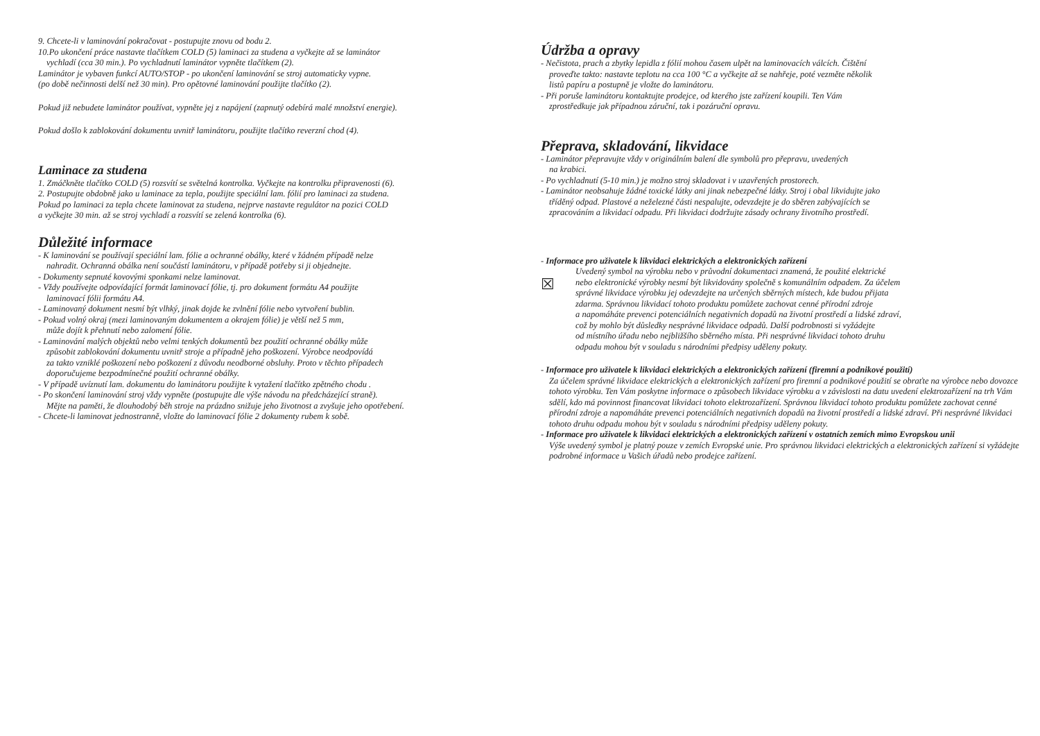9. Chcete-li v laminování pokračovat - postupujte znovu od bodu 2.
10.Po ukončení práce nastavte tlačítkem COLD (5) laminaci za studena a vyčkejte až se laminátor
vychladí (cca 30 min.). Po vychladnutí laminátor vypněte tlačítkem (2).
Laminátor je vybaven funkcí AUTO/STOP - po ukončení laminování se stroj automaticky vypne.
(po době nečinnosti delší než 30 min). Pro opětovné laminování použijte tlačítko (2).
Pokud již nebudete laminátor používat, vypněte jej z napájení (zapnutý odebírá malé množství energie).
Pokud došlo k zablokování dokumentu uvnitř laminátoru, použijte tlačítko reverzní chod (4).
Laminace za studena
1. Zmáčkněte tlačítko COLD (5) rozsvítí se světelná kontrolka. Vyčkejte na kontrolku připravenosti (6).
2. Postupujte obdobně jako u laminace za tepla, použijte speciální lam. fólií pro laminaci za studena.
Pokud po laminaci za tepla chcete laminovat za studena, nejprve nastavte regulátor na pozici COLD
a vyčkejte 30 min. až se stroj vychladí a rozsvítí se zelená kontrolka (6).
Důležité informace
- K laminování se používají speciální lam. fólie a ochranné obálky, které v žádném případě nelze
nahradit. Ochranná obálka není součástí laminátoru, v případě potřeby si ji objednejte.
- Dokumenty sepnuté kovovými sponkami nelze laminovat.
- Vždy používejte odpovídající formát laminovací fólie, tj. pro dokument formátu A4 použijte
laminovací fólii formátu A4.
- Laminovaný dokument nesmí být vlhký, jinak dojde ke zvlnění fólie nebo vytvoření bublin.
- Pokud volný okraj (mezi laminovaným dokumentem a okrajem fólie) je větší než 5 mm,
může dojít k přehnutí nebo zalomení fólie.
- Laminování malých objektů nebo velmi tenkých dokumentů bez použití ochranné obálky může
způsobit zablokování dokumentu uvnitř stroje a případně jeho poškození. Výrobce neodpovídá
za takto vzniklé poškození nebo poškození z důvodu neodborné obsluhy. Proto v těchto případech
doporučujeme bezpodmínečné použití ochranné obálky.
- V případě uvíznutí lam. dokumentu do laminátoru použijte k vytažení tlačítko zpětného chodu .
- Po skončení laminování stroj vždy vypněte (postupujte dle výše návodu na předcházející straně).
Mějte na paměti, že dlouhodobý běh stroje na prázdno snižuje jeho životnost a zvyšuje jeho opotřebení.
- Chcete-li laminovat jednostranně, vložte do laminovací fólie 2 dokumenty rubem k sobě.
Údržba a opravy
- Nečistota, prach a zbytky lepidla z fólií mohou časem ulpět na laminovacích válcích. Čištění
proveďte takto: nastavte teplotu na cca 100 °C a vyčkejte až se nahřeje, poté vezměte několik
listů papíru a postupně je vložte do laminátoru.
- Při poruše laminátoru kontaktujte prodejce, od kterého jste zařízení koupili. Ten Vám
zprostředkuje jak případnou záruční, tak i pozáruční opravu.
Přeprava, skladování, likvidace
- Laminátor přepravujte vždy v originálním balení dle symbolů pro přepravu, uvedených
na krabici.
- Po vychladnutí (5-10 min.) je možno stroj skladovat i v uzavřených prostorech.
- Laminátor neobsahuje žádné toxické látky ani jinak nebezpečné látky. Stroj i obal likvidujte jako
tříděný odpad. Plastové a neželezné části nespalujte, odevzdejte je do sběren zabývajících se
zpracováním a likvidací odpadu. Při likvidaci dodržujte zásady ochrany životního prostředí.
- Informace pro uživatele k likvidaci elektrických a elektronických zařízení
☒
Uvedený symbol na výrobku nebo v průvodní dokumentaci znamená, že použité elektrické
nebo elektronické výrobky nesmí být likvidovány společně s komunálním odpadem. Za účelem
správné likvidace výrobku jej odevzdejte na určených sběrných místech, kde budou přijata
zdarma. Správnou likvidací tohoto produktu pomůžete zachovat cenné přírodní zdroje
a napomáháte prevenci potenciálních negativních dopadů na životní prostředí a lidské zdraví,
což by mohlo být důsledky nesprávné likvidace odpadů. Další podrobnosti si vyžádejte
od místního úřadu nebo nejbližšího sběrného místa. Při nesprávné likvidaci tohoto druhu
odpadu mohou být v souladu s národními předpisy uděleny pokuty.
- Informace pro uživatele k likvidaci elektrických a elektronických zařízení (firemní a podnikové použití)
Za účelem správné likvidace elektrických a elektronických zařízení pro firemní a podnikové použití se obraťte na výrobce nebo dovozce tohoto výrobku. Ten Vám poskytne informace o způsobech likvidace výrobku a v závislosti na datu uvedení elektrozařízení na trh Vám sdělí, kdo má povinnost financovat likvidaci tohoto elektrozařízení. Správnou likvidací tohoto produktu pomůžete zachovat cenné přírodní zdroje a napomáháte prevenci potenciálních negativních dopadů na životní prostředí a lidské zdraví. Při nesprávné likvidaci tohoto druhu odpadu mohou být v souladu s národními předpisy uděleny pokuty.
- Informace pro uživatele k likvidaci elektrických a elektronických zařízení v ostatních zemích mimo Evropskou unii
Výše uvedený symbol je platný pouze v zemích Evropské unie. Pro správnou likvidaci elektrických a elektronických zařízení si vyžádejte podrobné informace u Vašich úřadů nebo prodejce zařízení.